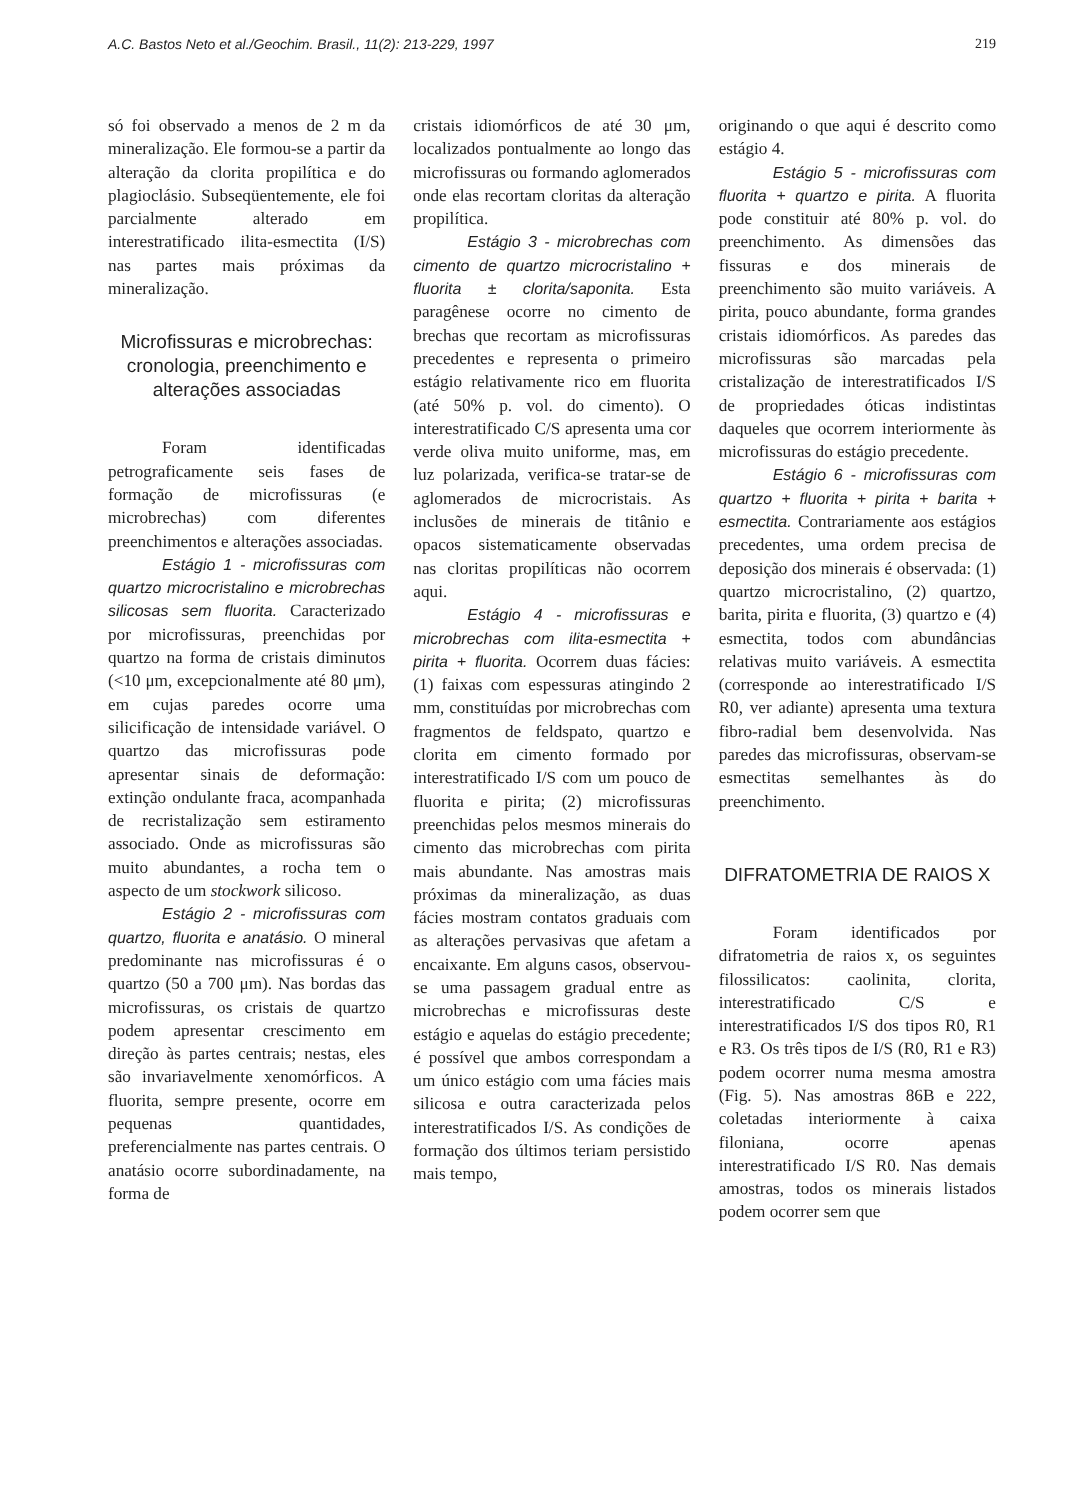A.C. Bastos Neto et al./Geochim. Brasil., 11(2): 213-229, 1997 219
só foi observado a menos de 2 m da mineralização. Ele formou-se a partir da alteração da clorita propilítica e do plagioclásio. Subseqüentemente, ele foi parcialmente alterado em interestratificado ilita-esmectita (I/S) nas partes mais próximas da mineralização.
Microfissuras e microbrechas: cronologia, preenchimento e alterações associadas
Foram identificadas petrograficamente seis fases de formação de microfissuras (e microbrechas) com diferentes preenchimentos e alterações associadas.
Estágio 1 - microfissuras com quartzo microcristalino e microbrechas silicosas sem fluorita. Caracterizado por microfissuras, preenchidas por quartzo na forma de cristais diminutos (<10 μm, excepcionalmente até 80 μm), em cujas paredes ocorre uma silicificação de intensidade variável. O quartzo das microfissuras pode apresentar sinais de deformação: extinção ondulante fraca, acompanhada de recristalização sem estiramento associado. Onde as microfissuras são muito abundantes, a rocha tem o aspecto de um stockwork silicoso.
Estágio 2 - microfissuras com quartzo, fluorita e anatásio. O mineral predominante nas microfissuras é o quartzo (50 a 700 μm). Nas bordas das microfissuras, os cristais de quartzo podem apresentar crescimento em direção às partes centrais; nestas, eles são invariavelmente xenomórficos. A fluorita, sempre presente, ocorre em pequenas quantidades, preferencialmente nas partes centrais. O anatásio ocorre subordinadamente, na forma de
cristais idiomórficos de até 30 μm, localizados pontualmente ao longo das microfissuras ou formando aglomerados onde elas recortam cloritas da alteração propilítica.
Estágio 3 - microbrechas com cimento de quartzo microcristalino + fluorita ± clorita/saponita. Esta paragênese ocorre no cimento de brechas que recortam as microfissuras precedentes e representa o primeiro estágio relativamente rico em fluorita (até 50% p. vol. do cimento). O interestratificado C/S apresenta uma cor verde oliva muito uniforme, mas, em luz polarizada, verifica-se tratar-se de aglomerados de microcristais. As inclusões de minerais de titânio e opacos sistematicamente observadas nas cloritas propilíticas não ocorrem aqui.
Estágio 4 - microfissuras e microbrechas com ilita-esmectita + pirita + fluorita. Ocorrem duas fácies: (1) faixas com espessuras atingindo 2 mm, constituídas por microbrechas com fragmentos de feldspato, quartzo e clorita em cimento formado por interestratificado I/S com um pouco de fluorita e pirita; (2) microfissuras preenchidas pelos mesmos minerais do cimento das microbrechas com pirita mais abundante. Nas amostras mais próximas da mineralização, as duas fácies mostram contatos graduais com as alterações pervasivas que afetam a encaixante. Em alguns casos, observou-se uma passagem gradual entre as microbrechas e microfissuras deste estágio e aquelas do estágio precedente; é possível que ambos correspondam a um único estágio com uma fácies mais silicosa e outra caracterizada pelos interestratificados I/S. As condições de formação dos últimos teriam persistido mais tempo,
originando o que aqui é descrito como estágio 4.
Estágio 5 - microfissuras com fluorita + quartzo e pirita. A fluorita pode constituir até 80% p. vol. do preenchimento. As dimensões das fissuras e dos minerais de preenchimento são muito variáveis. A pirita, pouco abundante, forma grandes cristais idiomórficos. As paredes das microfissuras são marcadas pela cristalização de interestratificados I/S de propriedades óticas indistintas daqueles que ocorrem interiormente às microfissuras do estágio precedente.
Estágio 6 - microfissuras com quartzo + fluorita + pirita + barita + esmectita. Contrariamente aos estágios precedentes, uma ordem precisa de deposição dos minerais é observada: (1) quartzo microcristalino, (2) quartzo, barita, pirita e fluorita, (3) quartzo e (4) esmectita, todos com abundâncias relativas muito variáveis. A esmectita (corresponde ao interestratificado I/S R0, ver adiante) apresenta uma textura fibro-radial bem desenvolvida. Nas paredes das microfissuras, observam-se esmectitas semelhantes às do preenchimento.
DIFRATOMETRIA DE RAIOS X
Foram identificados por difratometria de raios x, os seguintes filossilicatos: caolinita, clorita, interestratificado C/S e interestratificados I/S dos tipos R0, R1 e R3. Os três tipos de I/S (R0, R1 e R3) podem ocorrer numa mesma amostra (Fig. 5). Nas amostras 86B e 222, coletadas interiormente à caixa filoniana, ocorre apenas interestratificado I/S R0. Nas demais amostras, todos os minerais listados podem ocorrer sem que